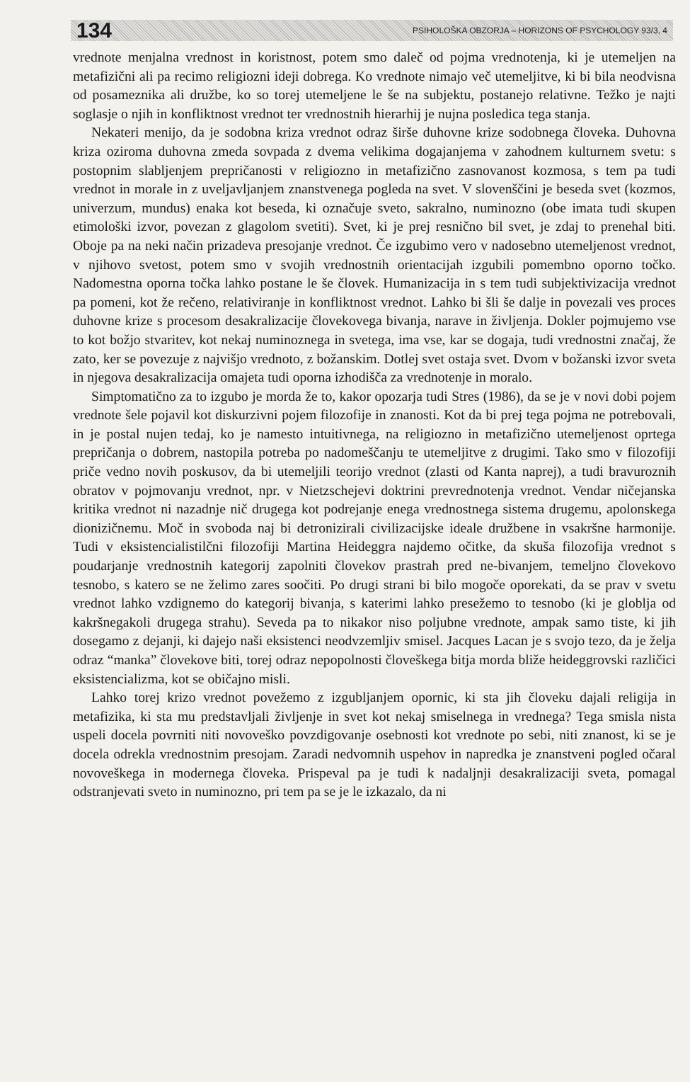134 PSIHOLOŠKA OBZORJA – HORIZONS OF PSYCHOLOGY 93/3, 4
vrednote menjalna vrednost in koristnost, potem smo daleč od pojma vrednotenja, ki je utemeljen na metafizični ali pa recimo religiozni ideji dobrega. Ko vrednote nimajo več utemeljitve, ki bi bila neodvisna od posameznika ali družbe, ko so torej utemeljene le še na subjektu, postanejo relativne. Težko je najti soglasje o njih in konfliktnost vrednot ter vrednostnih hierarhij je nujna posledica tega stanja.
Nekateri menijo, da je sodobna kriza vrednot odraz širše duhovne krize sodobnega človeka. Duhovna kriza oziroma duhovna zmeda sovpada z dvema velikima dogajanjema v zahodnem kulturnem svetu: s postopnim slabljenjem prepričanosti v religiozno in metafizično zasnovanost kozmosa, s tem pa tudi vrednot in morale in z uveljavljanjem znanstvenega pogleda na svet. V slovenščini je beseda svet (kozmos, univerzum, mundus) enaka kot beseda, ki označuje sveto, sakralno, numinozno (obe imata tudi skupen etimološki izvor, povezan z glagolom svetiti). Svet, ki je prej resnično bil svet, je zdaj to prenehal biti. Oboje pa na neki način prizadeva presojanje vrednot. Če izgubimo vero v nadosebno utemeljenost vrednot, v njihovo svetost, potem smo v svojih vrednostnih orientacijah izgubili pomembno oporno točko. Nadomestna oporna točka lahko postane le še človek. Humanizacija in s tem tudi subjektivizacija vrednot pa pomeni, kot že rečeno, relativiranje in konfliktnost vrednot. Lahko bi šli še dalje in povezali ves proces duhovne krize s procesom desakralizacije človekovega bivanja, narave in življenja. Dokler pojmujemo vse to kot božjo stvaritev, kot nekaj numinoznega in svetega, ima vse, kar se dogaja, tudi vrednostni značaj, že zato, ker se povezuje z najvišjo vrednoto, z božanskim. Dotlej svet ostaja svet. Dvom v božanski izvor sveta in njegova desakralizacija omajeta tudi oporna izhodišča za vrednotenje in moralo.
Simptomatično za to izgubo je morda že to, kakor opozarja tudi Stres (1986), da se je v novi dobi pojem vrednote šele pojavil kot diskurzivni pojem filozofije in znanosti. Kot da bi prej tega pojma ne potrebovali, in je postal nujen tedaj, ko je namesto intuitivnega, na religiozno in metafizično utemeljenost oprtega prepričanja o dobrem, nastopila potreba po nadomeščanju te utemeljitve z drugimi. Tako smo v filozofiji priče vedno novih poskusov, da bi utemeljili teorijo vrednot (zlasti od Kanta naprej), a tudi bravuroznih obratov v pojmovanju vrednot, npr. v Nietzschejevi doktrini prevrednotenja vrednot. Vendar ničejanska kritika vrednot ni nazadnje nič drugega kot podrejanje enega vrednostnega sistema drugemu, apolonskega dionizičnemu. Moč in svoboda naj bi detronizirali civilizacijske ideale družbene in vsakršne harmonije. Tudi v eksistencialistilčni filozofiji Martina Heideggra najdemo očitke, da skuša filozofija vrednot s poudarjanje vrednostnih kategorij zapolniti človekov prastrah pred ne-bivanjem, temeljno človekovo tesnobo, s katero se ne želimo zares soočiti. Po drugi strani bi bilo mogoče oporekati, da se prav v svetu vrednot lahko vzdignemo do kategorij bivanja, s katerimi lahko presežemo to tesnobo (ki je globlja od kakršnegakoli drugega strahu). Seveda pa to nikakor niso poljubne vrednote, ampak samo tiste, ki jih dosegamo z dejanji, ki dajejo naši eksistenci neodvzemljiv smisel. Jacques Lacan je s svojo tezo, da je želja odraz “manka” človekove biti, torej odraz nepopolnosti človeškega bitja morda bliže heideggrovski različici eksistencializma, kot se običajno misli.
Lahko torej krizo vrednot povežemo z izgubljanjem opornic, ki sta jih človeku dajali religija in metafizika, ki sta mu predstavljali življenje in svet kot nekaj smiselnega in vrednega? Tega smisla nista uspeli docela povrniti niti novoveško povzdigovanje osebnosti kot vrednote po sebi, niti znanost, ki se je docela odrekla vrednostnim presojam. Zaradi nedvomnih uspehov in napredka je znanstveni pogled očaral novoveškega in modernega človeka. Prispeval pa je tudi k nadaljnji desakralizaciji sveta, pomagal odstranjevati sveto in numinozno, pri tem pa se je le izkazalo, da ni